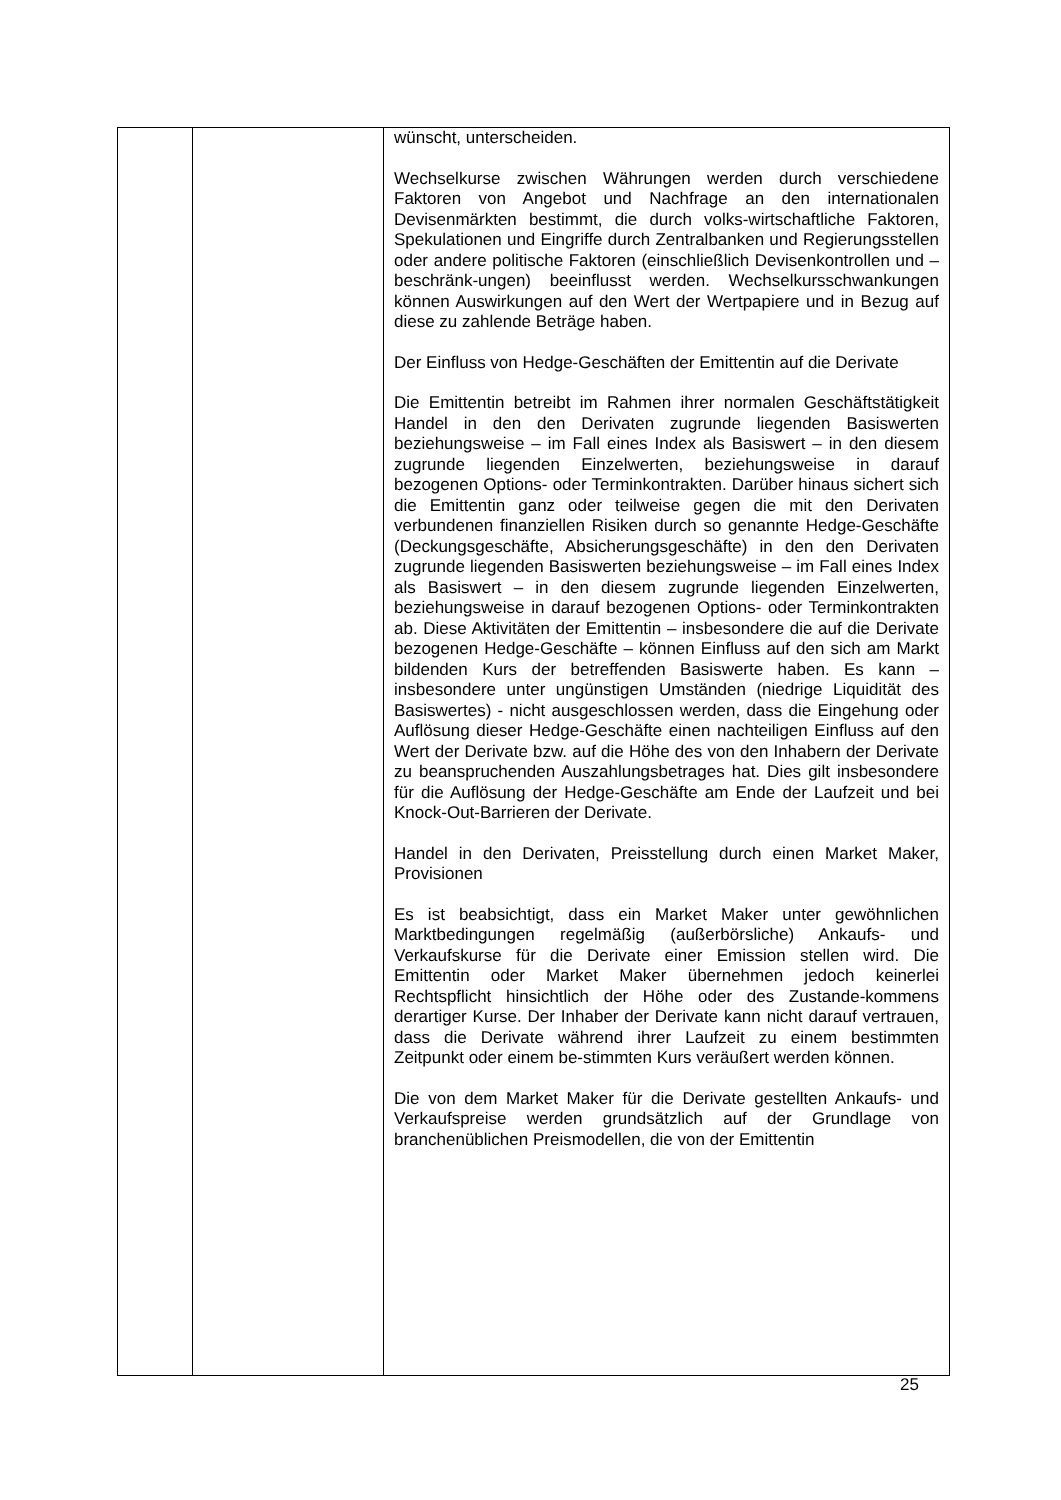| | | wünscht, unterscheiden. Wechselkurse zwischen Währungen werden durch verschiedene Faktoren von Angebot und Nachfrage an den internationalen Devisenmärkten bestimmt, die durch volks-wirtschaftliche Faktoren, Spekulationen und Eingriffe durch Zentralbanken und Regierungsstellen oder andere politische Faktoren (einschließlich Devisenkontrollen und –beschränk-ungen) beeinflusst werden. Wechselkursschwankungen können Auswirkungen auf den Wert der Wertpapiere und in Bezug auf diese zu zahlende Beträge haben. Der Einfluss von Hedge-Geschäften der Emittentin auf die Derivate Die Emittentin betreibt im Rahmen ihrer normalen Geschäftstätigkeit Handel in den den Derivaten zugrunde liegenden Basiswerten beziehungsweise – im Fall eines Index als Basiswert – in den diesem zugrunde liegenden Einzelwerten, beziehungsweise in darauf bezogenen Options- oder Terminkontrakten. Darüber hinaus sichert sich die Emittentin ganz oder teilweise gegen die mit den Derivaten verbundenen finanziellen Risiken durch so genannte Hedge-Geschäfte (Deckungsgeschäfte, Absicherungsgeschäfte) in den den Derivaten zugrunde liegenden Basiswerten beziehungsweise – im Fall eines Index als Basiswert – in den diesem zugrunde liegenden Einzelwerten, beziehungsweise in darauf bezogenen Options- oder Terminkontrakten ab. Diese Aktivitäten der Emittentin – insbesondere die auf die Derivate bezogenen Hedge-Geschäfte – können Einfluss auf den sich am Markt bildenden Kurs der betreffenden Basiswerte haben. Es kann – insbesondere unter ungünstigen Umständen (niedrige Liquidität des Basiswertes) - nicht ausgeschlossen werden, dass die Eingehung oder Auflösung dieser Hedge-Geschäfte einen nachteiligen Einfluss auf den Wert der Derivate bzw. auf die Höhe des von den Inhabern der Derivate zu beanspruchenden Auszahlungsbetrages hat. Dies gilt insbesondere für die Auflösung der Hedge-Geschäfte am Ende der Laufzeit und bei Knock-Out-Barrieren der Derivate. Handel in den Derivaten, Preisstellung durch einen Market Maker, Provisionen Es ist beabsichtigt, dass ein Market Maker unter gewöhnlichen Marktbedingungen regelmäßig (außerbörsliche) Ankaufs- und Verkaufskurse für die Derivate einer Emission stellen wird. Die Emittentin oder Market Maker übernehmen jedoch keinerlei Rechtspflicht hinsichtlich der Höhe oder des Zustande-kommens derartiger Kurse. Der Inhaber der Derivate kann nicht darauf vertrauen, dass die Derivate während ihrer Laufzeit zu einem bestimmten Zeitpunkt oder einem be-stimmten Kurs veräußert werden können. Die von dem Market Maker für die Derivate gestellten Ankaufs- und Verkaufspreise werden grundsätzlich auf der Grundlage von branchenüblichen Preismodellen, die von der Emittentin |
25